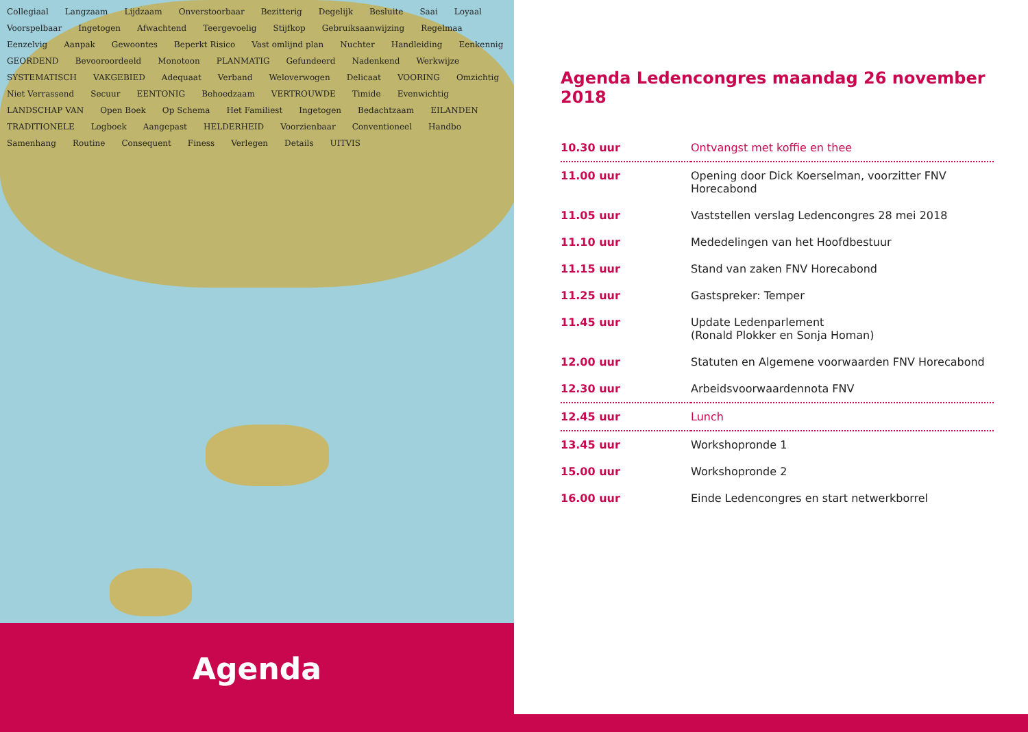Collegiaal Langzaam Lijdzaam Onverstoorbaar Bezitterig Degelijk Besluite Saai Loyaal Voorspelbaar Ingetogen Afwachtend Teergevoelig Stijfkop Gebruiksaanwijzing Regelmaa Eenzelvig Aanpak Gewoontes Beperkt Risico Vast omlijnd plan Nuchter Handleiding Eenkennig GEORDEND Bevooroordeeld Monotoon PLANMATIG Gefundeerd Nadenkend Werkwijze SYSTEMATISCH VAKGEBIED Adequaat Verband Weloverwogen Delicaat VOORING Omzichtig Niet Verrassend Secuur EENTONIG Behoedzaam VERTROUWDE Timide Evenwichtig LANDSCHAP VAN Open Boek Op Schema Het Familiest Ingetogen Bedachtzaam EILANDEN TRADITIONELE Logboek Aangepast HELDERHEID Voorzienbaar Conventioneel Handbo Samenhang Routine Consequent Finess Verlegen Details UITVIS
Agenda
Agenda Ledencongres maandag 26 november 2018
| 10.30 uur | Ontvangst met koffie en thee |
| 11.00 uur | Opening door Dick Koerselman, voorzitter FNV Horecabond |
| 11.05 uur | Vaststellen verslag Ledencongres 28 mei 2018 |
| 11.10 uur | Mededelingen van het Hoofdbestuur |
| 11.15 uur | Stand van zaken FNV Horecabond |
| 11.25 uur | Gastspreker: Temper |
| 11.45 uur | Update Ledenparlement (Ronald Plokker en Sonja Homan) |
| 12.00 uur | Statuten en Algemene voorwaarden FNV Horecabond |
| 12.30 uur | Arbeidsvoorwaardennota FNV |
| 12.45 uur | Lunch |
| 13.45 uur | Workshopronde 1 |
| 15.00 uur | Workshopronde 2 |
| 16.00 uur | Einde Ledencongres en start netwerkborrel |